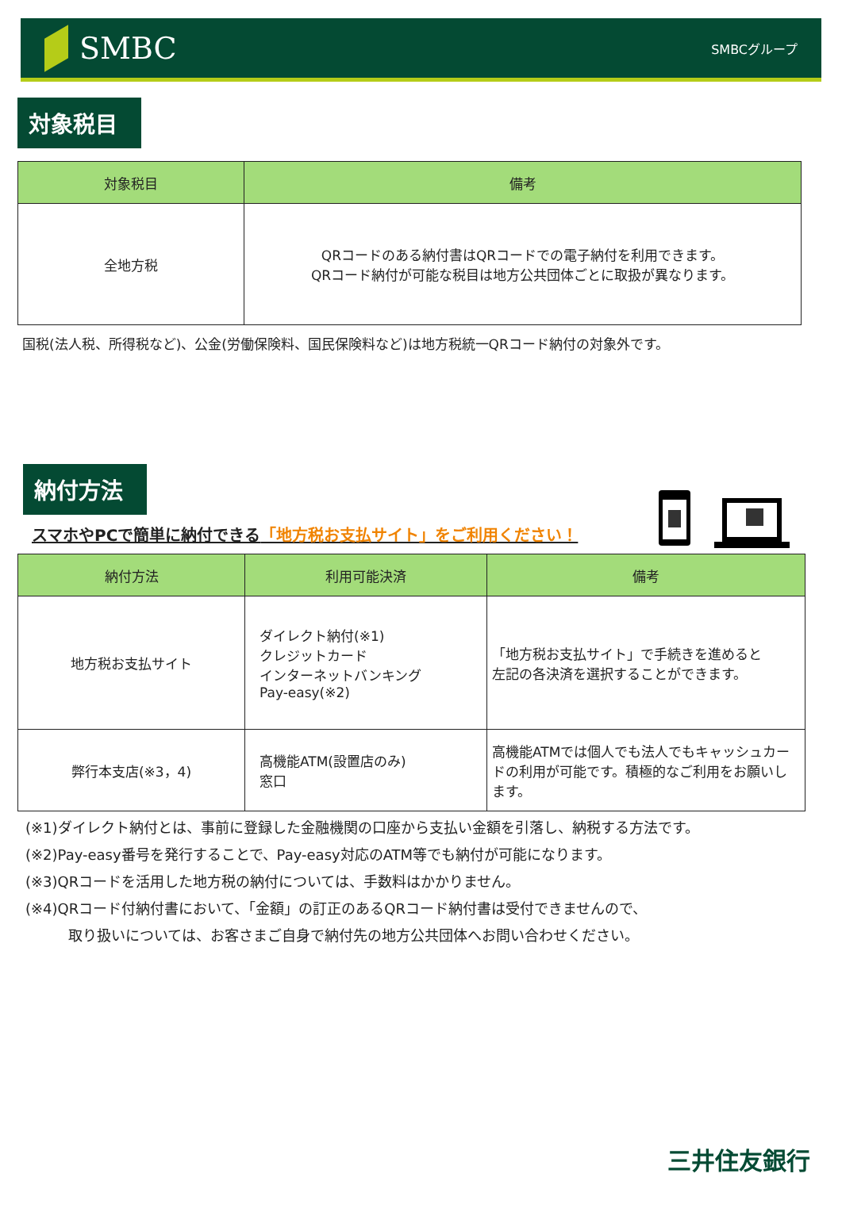SMBC
SMBCグループ
対象税目
| 対象税目 | 備考 |
| --- | --- |
| 全地方税 | QRコードのある納付書はQRコードでの電子納付を利用できます。 QRコード納付が可能な税目は地方公共団体ごとに取扱が異なります。 |
国税(法人税、所得税など)、公金(労働保険料、国民保険料など)は地方税統一QRコード納付の対象外です。
納付方法
スマホやPCで簡単に納付できる「地方税お支払サイト」をご利用ください！
| 納付方法 | 利用可能決済 | 備考 |
| --- | --- | --- |
| 地方税お支払サイト | ダイレクト納付(※1) クレジットカード インターネットバンキング Pay-easy(※2) | 「地方税お支払サイト」で手続きを進めると 左記の各決済を選択することができます。 |
| 弊行本支店(※3，4) | 高機能ATM(設置店のみ) 窓口 | 高機能ATMでは個人でも法人でもキャッシュカードの利用が可能です。積極的なご利用をお願いします。 |
(※1)ダイレクト納付とは、事前に登録した金融機関の口座から支払い金額を引落し、納税する方法です。
(※2)Pay-easy番号を発行することで、Pay-easy対応のATM等でも納付が可能になります。
(※3)QRコードを活用した地方税の納付については、手数料はかかりません。
(※4)QRコード付納付書において、「金額」の訂正のあるQRコード納付書は受付できませんので、
　　　取り扱いについては、お客さまご自身で納付先の地方公共団体へお問い合わせください。
三井住友銀行